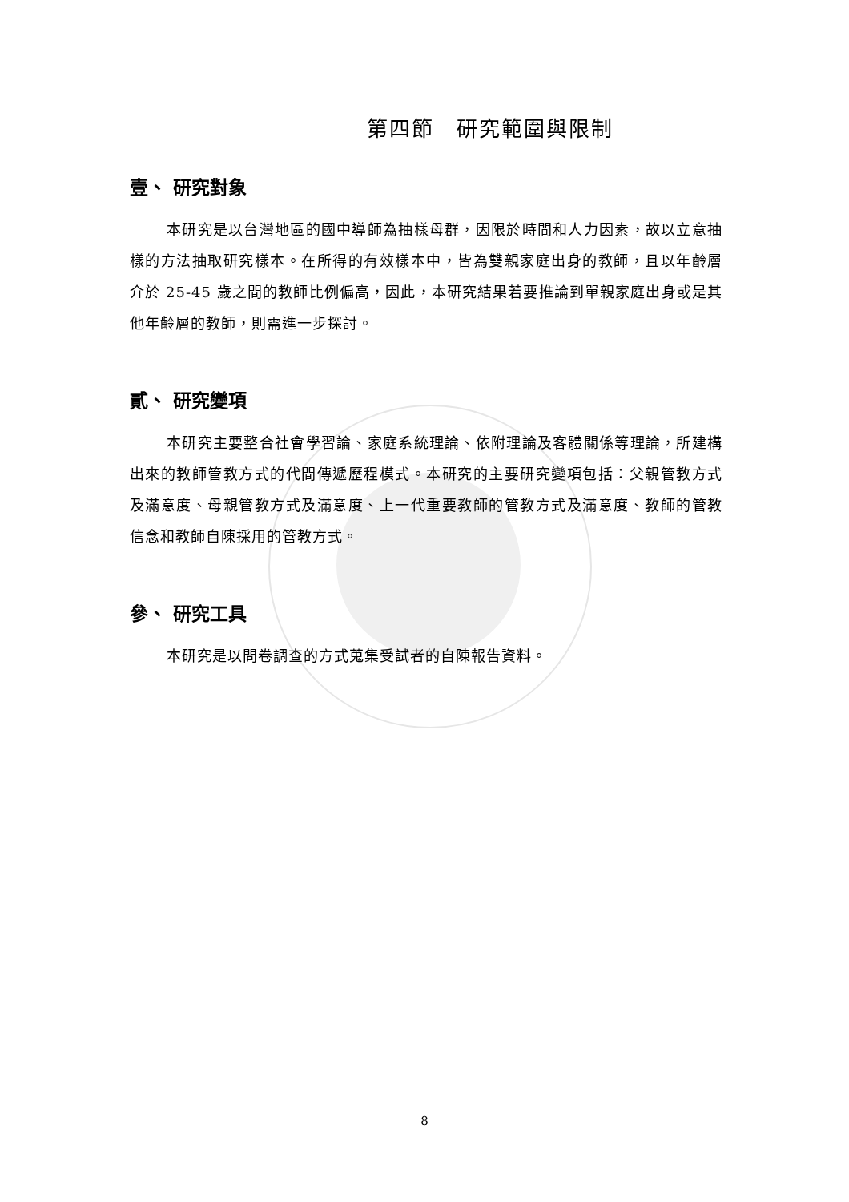第四節　研究範圍與限制
壹、 研究對象
本研究是以台灣地區的國中導師為抽樣母群，因限於時間和人力因素，故以立意抽樣的方法抽取研究樣本。在所得的有效樣本中，皆為雙親家庭出身的教師，且以年齡層介於 25-45 歲之間的教師比例偏高，因此，本研究結果若要推論到單親家庭出身或是其他年齡層的教師，則需進一步探討。
貳、 研究變項
本研究主要整合社會學習論、家庭系統理論、依附理論及客體關係等理論，所建構出來的教師管教方式的代間傳遞歷程模式。本研究的主要研究變項包括：父親管教方式及滿意度、母親管教方式及滿意度、上一代重要教師的管教方式及滿意度、教師的管教信念和教師自陳採用的管教方式。
參、 研究工具
本研究是以問卷調查的方式蒐集受試者的自陳報告資料。
8